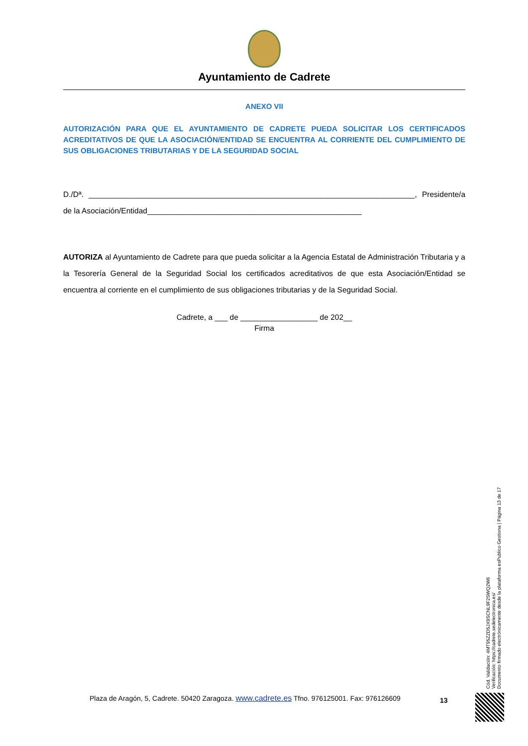Ayuntamiento de Cadrete
ANEXO VII
AUTORIZACIÓN PARA QUE EL AYUNTAMIENTO DE CADRETE PUEDA SOLICITAR LOS CERTIFICADOS ACREDITATIVOS DE QUE LA ASOCIACIÓN/ENTIDAD SE ENCUENTRA AL CORRIENTE DEL CUMPLIMIENTO DE SUS OBLIGACIONES TRIBUTARIAS Y DE LA SEGURIDAD SOCIAL
D./Dª. ____________________________________________________________________________, Presidente/a de la Asociación/Entidad__________________________________________________
AUTORIZA al Ayuntamiento de Cadrete para que pueda solicitar a la Agencia Estatal de Administración Tributaria y a la Tesorería General de la Seguridad Social los certificados acreditativos de que esta Asociación/Entidad se encuentra al corriente en el cumplimiento de sus obligaciones tributarias y de la Seguridad Social.
Cadrete, a ___ de __________________ de 202__
Firma
Cód. Validación: 4MT95ZZD5JX9SCNL9F2SWQ2W6
Verificación: https://cadrete.sedelectronica.es/
Documento firmado electrónicamente desde la plataforma esPublico Gestiona | Página 13 de 17
Plaza de Aragón, 5, Cadrete. 50420 Zaragoza. www.cadrete.es Tfno. 976125001. Fax: 976126609
13